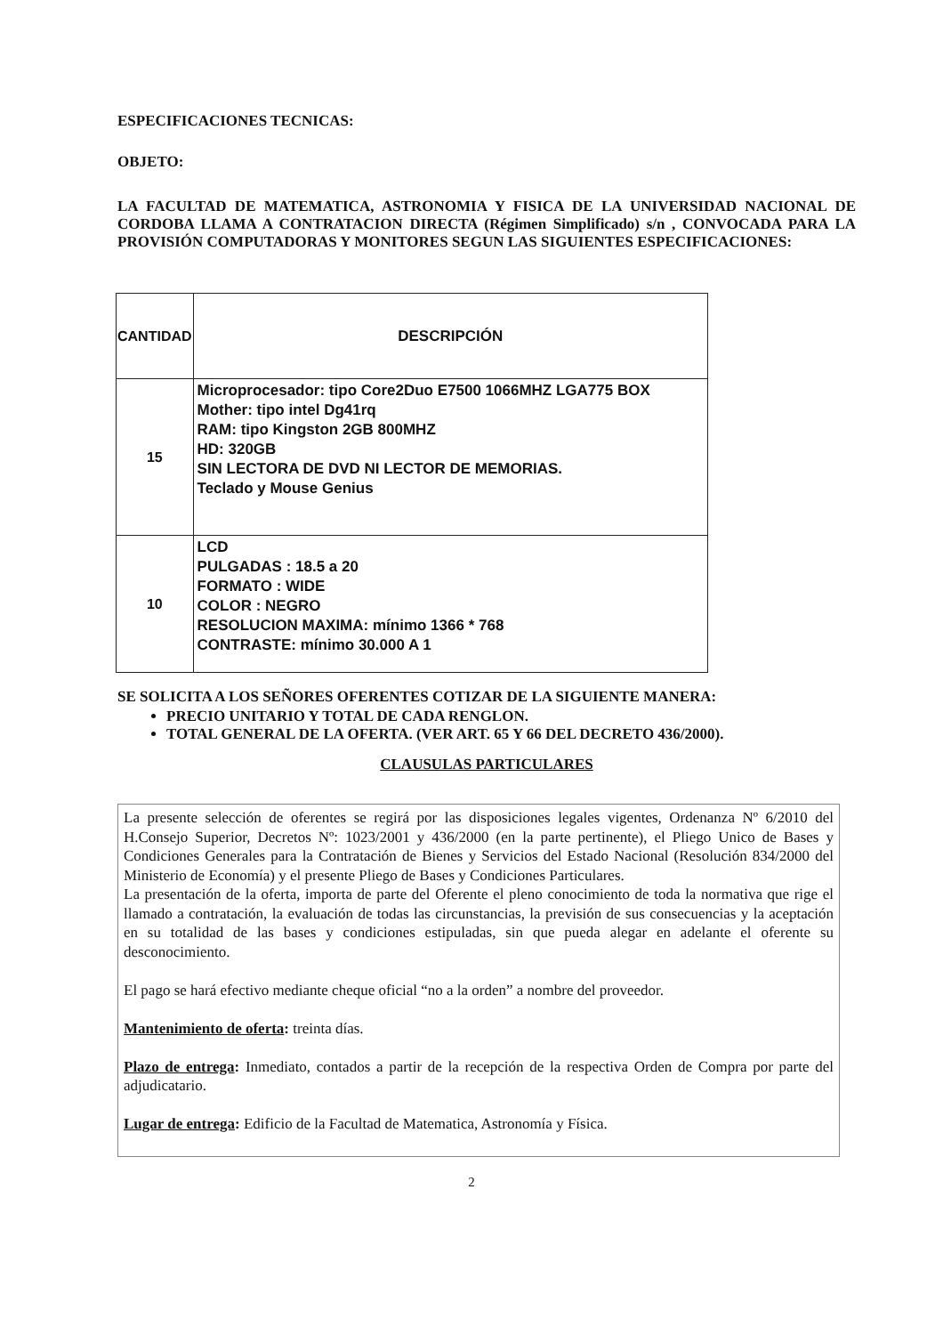ESPECIFICACIONES TECNICAS:
OBJETO:
LA FACULTAD DE MATEMATICA, ASTRONOMIA Y FISICA DE LA UNIVERSIDAD NACIONAL DE CORDOBA LLAMA A CONTRATACION DIRECTA (Régimen Simplificado) s/n , CONVOCADA PARA LA PROVISIÓN COMPUTADORAS Y MONITORES SEGUN LAS SIGUIENTES ESPECIFICACIONES:
| CANTIDAD | DESCRIPCIÓN |
| --- | --- |
| 15 | Microprocesador: tipo Core2Duo E7500 1066MHZ LGA775 BOX Mother: tipo intel Dg41rq RAM: tipo Kingston 2GB 800MHZ HD: 320GB SIN LECTORA DE DVD NI LECTOR DE MEMORIAS. Teclado y Mouse Genius |
| 10 | LCD PULGADAS : 18.5 a 20 FORMATO : WIDE COLOR : NEGRO RESOLUCION MAXIMA: mínimo 1366 * 768 CONTRASTE: mínimo 30.000 A 1 |
SE SOLICITA A LOS SEÑORES OFERENTES COTIZAR DE LA SIGUIENTE MANERA:
PRECIO UNITARIO Y TOTAL DE CADA RENGLON.
TOTAL GENERAL DE LA OFERTA. (VER ART. 65 Y 66 DEL DECRETO 436/2000).
CLAUSULAS PARTICULARES
La presente selección de oferentes se regirá por las disposiciones legales vigentes, Ordenanza Nº 6/2010 del H.Consejo Superior, Decretos Nº: 1023/2001 y 436/2000 (en la parte pertinente), el Pliego Unico de Bases y Condiciones Generales para la Contratación de Bienes y Servicios del Estado Nacional (Resolución 834/2000 del Ministerio de Economía) y el presente Pliego de Bases y Condiciones Particulares.
La presentación de la oferta, importa de parte del Oferente el pleno conocimiento de toda la normativa que rige el llamado a contratación, la evaluación de todas las circunstancias, la previsión de sus consecuencias y la aceptación en su totalidad de las bases y condiciones estipuladas, sin que pueda alegar en adelante el oferente su desconocimiento.
El pago se hará efectivo mediante cheque oficial “no a la orden” a nombre del proveedor.
Mantenimiento de oferta: treinta días.
Plazo de entrega: Inmediato, contados a partir de la recepción de la respectiva Orden de Compra por parte del adjudicatario.
Lugar de entrega: Edificio de la Facultad de Matematica, Astronomía y Física.
2